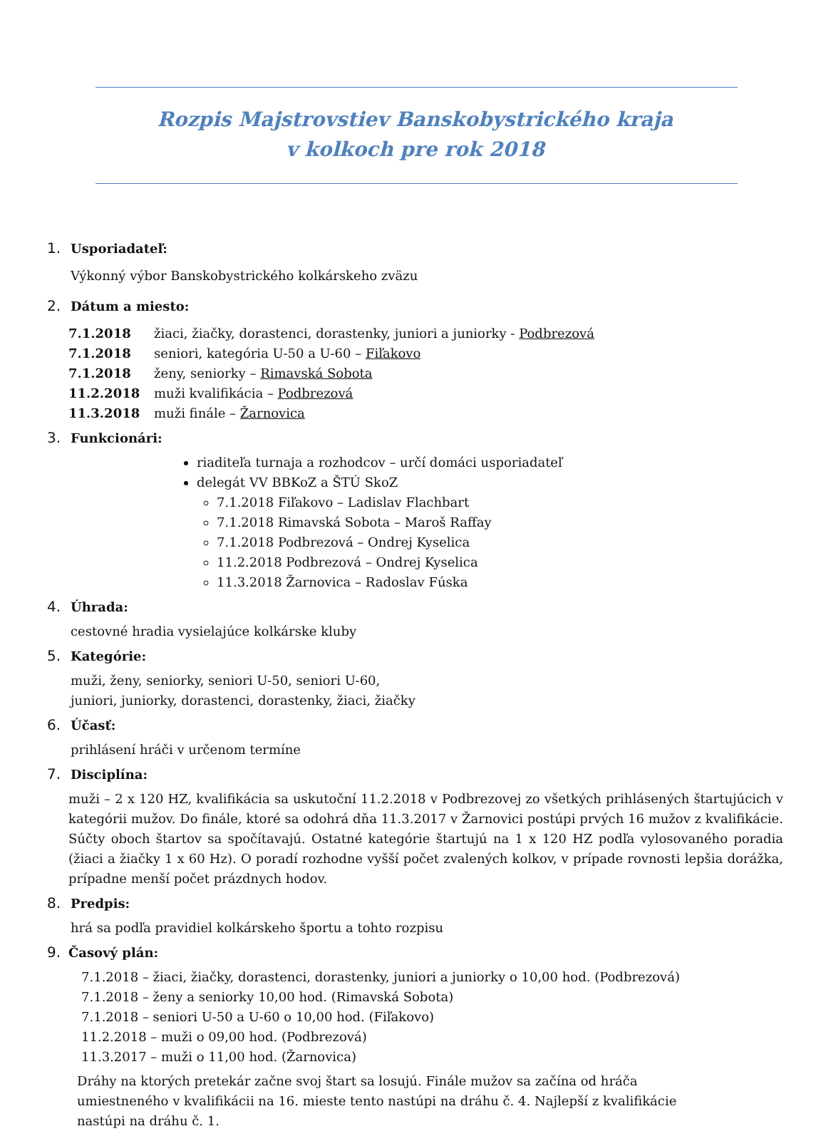Rozpis Majstrovstiev Banskobystrického kraja
v kolkoch pre rok 2018
1. Usporiadateľ:
Výkonný výbor Banskobystrického kolkárskeho zväzu
2. Dátum a miesto:
7.1.2018 žiaci, žiačky, dorastenci, dorastenky, juniori a juniorky - Podbrezová
7.1.2018 seniori, kategória U-50 a U-60 – Fiľakovo
7.1.2018 ženy, seniorky – Rimavská Sobota
11.2.2018 muži kvalifikácia – Podbrezová
11.3.2018 muži finále – Žarnovica
3. Funkcionári:
riaditeľa turnaja a rozhodcov – určí domáci usporiadateľ
delegát VV BBKoZ a ŠTÚ SkoZ
7.1.2018 Fiľakovo – Ladislav Flachbart
7.1.2018 Rimavská Sobota – Maroš Raffay
7.1.2018 Podbrezová – Ondrej Kyselica
11.2.2018 Podbrezová – Ondrej Kyselica
11.3.2018 Žarnovica – Radoslav Fúska
4. Úhrada:
cestovné hradia vysielajúce kolkárske kluby
5. Kategórie:
muži, ženy, seniorky, seniori U-50, seniori U-60,
juniori, juniorky, dorastenci, dorastenky, žiaci, žiačky
6. Účasť:
prihlásení hráči v určenom termíne
7. Disciplína:
muži – 2 x 120 HZ, kvalifikácia sa uskutoční 11.2.2018 v Podbrezovej zo všetkých prihlásených štartujúcich v kategórii mužov. Do finále, ktoré sa odohrá dňa 11.3.2017 v Žarnovici postúpi prvých 16 mužov z kvalifikácie. Súčty oboch štartov sa spočítavajú. Ostatné kategórie štartujú na 1 x 120 HZ podľa vylosovaného poradia (žiaci a žiačky 1 x 60 Hz). O poradí rozhodne vyšší počet zvalených kolkov, v prípade rovnosti lepšia dorážka, prípadne menší počet prázdnych hodov.
8. Predpis:
hrá sa podľa pravidiel kolkárskeho športu a tohto rozpisu
9. Časový plán:
7.1.2018 – žiaci, žiačky, dorastenci, dorastenky, juniori a juniorky o 10,00 hod. (Podbrezová)
7.1.2018 – ženy a seniorky 10,00 hod. (Rimavská Sobota)
7.1.2018 – seniori U-50 a U-60 o 10,00 hod. (Fiľakovo)
11.2.2018 – muži o 09,00 hod. (Podbrezová)
11.3.2017 – muži o 11,00 hod. (Žarnovica)
Dráhy na ktorých pretekár začne svoj štart sa losujú. Finále mužov sa začína od hráča umiestneného v kvalifikácii na 16. mieste tento nastúpi na dráhu č. 4. Najlepší z kvalifikácie nastúpi na dráhu č. 1.